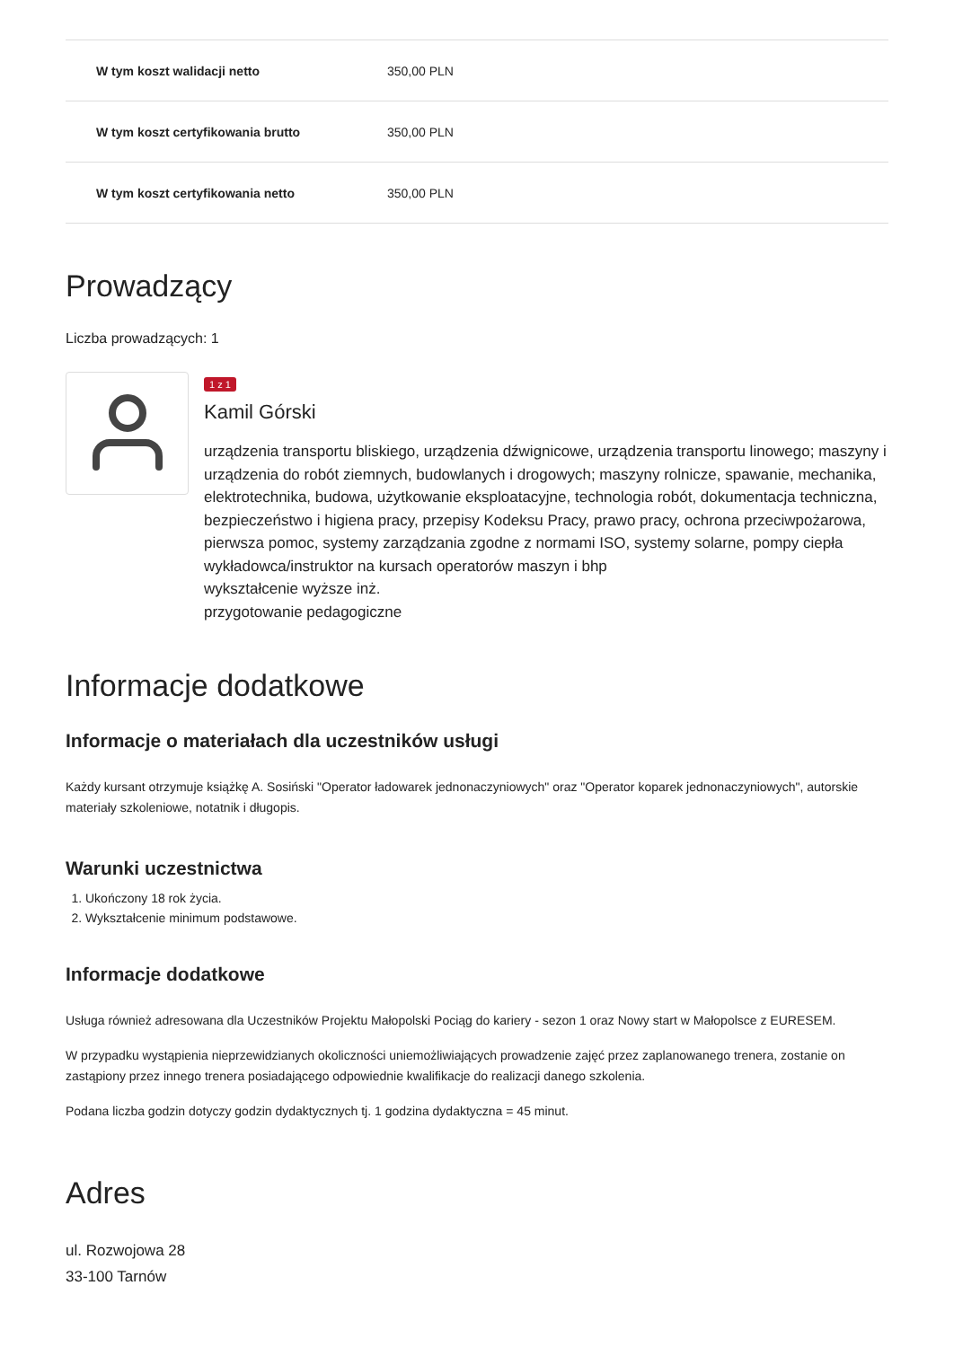| W tym koszt walidacji netto | 350,00 PLN |
| W tym koszt certyfikowania brutto | 350,00 PLN |
| W tym koszt certyfikowania netto | 350,00 PLN |
Prowadzący
Liczba prowadzących: 1
1 z 1
Kamil Górski
urządzenia transportu bliskiego, urządzenia dźwignicowe, urządzenia transportu linowego; maszyny i urządzenia do robót ziemnych, budowlanych i drogowych; maszyny rolnicze, spawanie, mechanika, elektrotechnika, budowa, użytkowanie eksploatacyjne, technologia robót, dokumentacja techniczna, bezpieczeństwo i higiena pracy, przepisy Kodeksu Pracy, prawo pracy, ochrona przeciwpożarowa, pierwsza pomoc, systemy zarządzania zgodne z normami ISO, systemy solarne, pompy ciepła
wykładowca/instruktor na kursach operatorów maszyn i bhp
wykształcenie wyższe inż.
przygotowanie pedagogiczne
Informacje dodatkowe
Informacje o materiałach dla uczestników usługi
Każdy kursant otrzymuje książkę A. Sosiński "Operator ładowarek jednonaczyniowych" oraz "Operator koparek jednonaczyniowych", autorskie materiały szkoleniowe, notatnik i długopis.
Warunki uczestnictwa
1. Ukończony 18 rok życia.
2. Wykształcenie minimum podstawowe.
Informacje dodatkowe
Usługa również adresowana dla Uczestników Projektu Małopolski Pociąg do kariery - sezon 1 oraz Nowy start w Małopolsce z EURESEM.
W przypadku wystąpienia nieprzewidzianych okoliczności uniemożliwiających prowadzenie zajęć przez zaplanowanego trenera, zostanie on zastąpiony przez innego trenera posiadającego odpowiednie kwalifikacje do realizacji danego szkolenia.
Podana liczba godzin dotyczy godzin dydaktycznych tj. 1 godzina dydaktyczna = 45 minut.
Adres
ul. Rozwojowa 28
33-100 Tarnów